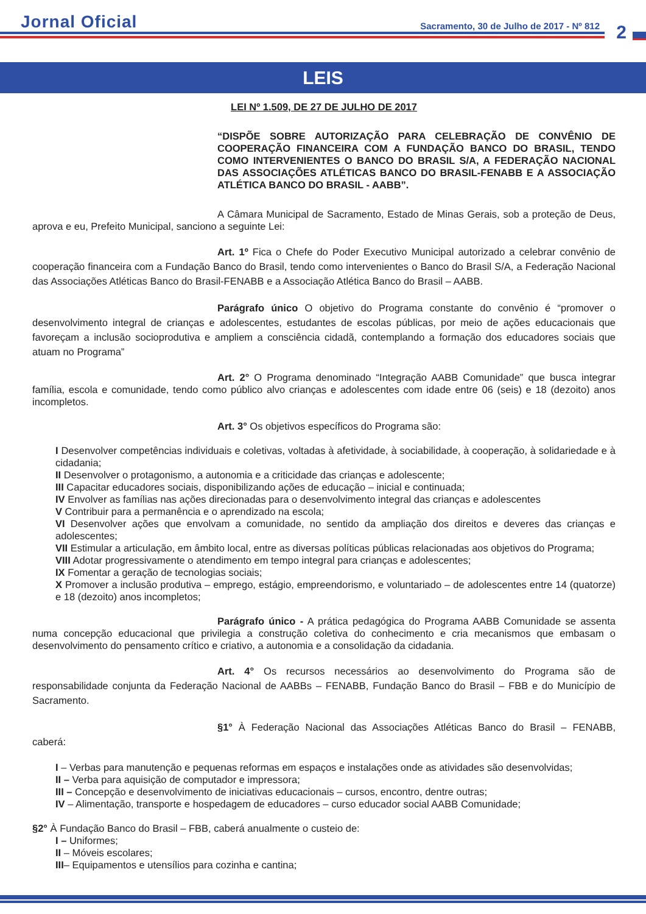Jornal Oficial
Sacramento, 30 de Julho de 2017 - Nº 812
2
LEIS
LEI Nº 1.509, DE 27 DE JULHO DE 2017
“DISPÕE SOBRE AUTORIZAÇÃO PARA CELEBRAÇÃO DE CONVÊNIO DE COOPERAÇÃO FINANCEIRA COM A FUNDAÇÃO BANCO DO BRASIL, TENDO COMO INTERVENIENTES O BANCO DO BRASIL S/A, A FEDERAÇÃO NACIONAL DAS ASSOCIAÇÕES ATLÉTICAS BANCO DO BRASIL-FENABB E A ASSOCIAÇÃO ATLÉTICA BANCO DO BRASIL - AABB”.
A Câmara Municipal de Sacramento, Estado de Minas Gerais, sob a proteção de Deus, aprova e eu, Prefeito Municipal, sanciono a seguinte Lei:
Art. 1º Fica o Chefe do Poder Executivo Municipal autorizado a celebrar convênio de cooperação financeira com a Fundação Banco do Brasil, tendo como intervenientes o Banco do Brasil S/A, a Federação Nacional das Associações Atléticas Banco do Brasil-FENABB e a Associação Atlética Banco do Brasil – AABB.
Parágrafo único O objetivo do Programa constante do convênio é “promover o desenvolvimento integral de crianças e adolescentes, estudantes de escolas públicas, por meio de ações educacionais que favoreçam a inclusão socioprodutiva e ampliem a consciência cidadã, contemplando a formação dos educadores sociais que atuam no Programa”
Art. 2° O Programa denominado “Integração AABB Comunidade” que busca integrar família, escola e comunidade, tendo como público alvo crianças e adolescentes com idade entre 06 (seis) e 18 (dezoito) anos incompletos.
Art. 3° Os objetivos específicos do Programa são:
I Desenvolver competências individuais e coletivas, voltadas à afetividade, à sociabilidade, à cooperação, à solidariedade e à cidadania;
II Desenvolver o protagonismo, a autonomia e a criticidade das crianças e adolescente;
III Capacitar educadores sociais, disponibilizando ações de educação – inicial e continuada;
IV Envolver as famílias nas ações direcionadas para o desenvolvimento integral das crianças e adolescentes
V Contribuir para a permanência e o aprendizado na escola;
VI Desenvolver ações que envolvam a comunidade, no sentido da ampliação dos direitos e deveres das crianças e adolescentes;
VII Estimular a articulação, em âmbito local, entre as diversas políticas públicas relacionadas aos objetivos do Programa;
VIII Adotar progressivamente o atendimento em tempo integral para crianças e adolescentes;
IX Fomentar a geração de tecnologias sociais;
X Promover a inclusão produtiva – emprego, estágio, empreendorismo, e voluntariado – de adolescentes entre 14 (quatorze) e 18 (dezoito) anos incompletos;
Parágrafo único - A prática pedagógica do Programa AABB Comunidade se assenta numa concepção educacional que privilegia a construção coletiva do conhecimento e cria mecanismos que embasam o desenvolvimento do pensamento crítico e criativo, a autonomia e a consolidação da cidadania.
Art. 4° Os recursos necessários ao desenvolvimento do Programa são de responsabilidade conjunta da Federação Nacional de AABBs – FENABB, Fundação Banco do Brasil – FBB e do Município de Sacramento.
§1° À Federação Nacional das Associações Atléticas Banco do Brasil – FENABB, caberá:
I – Verbas para manutenção e pequenas reformas em espaços e instalações onde as atividades são desenvolvidas;
II – Verba para aquisição de computador e impressora;
III – Concepção e desenvolvimento de iniciativas educacionais – cursos, encontro, dentre outras;
IV – Alimentação, transporte e hospedagem de educadores – curso educador social AABB Comunidade;
§2° À Fundação Banco do Brasil – FBB, caberá anualmente o custeio de:
I – Uniformes;
II – Móveis escolares;
III– Equipamentos e utensílios para cozinha e cantina;